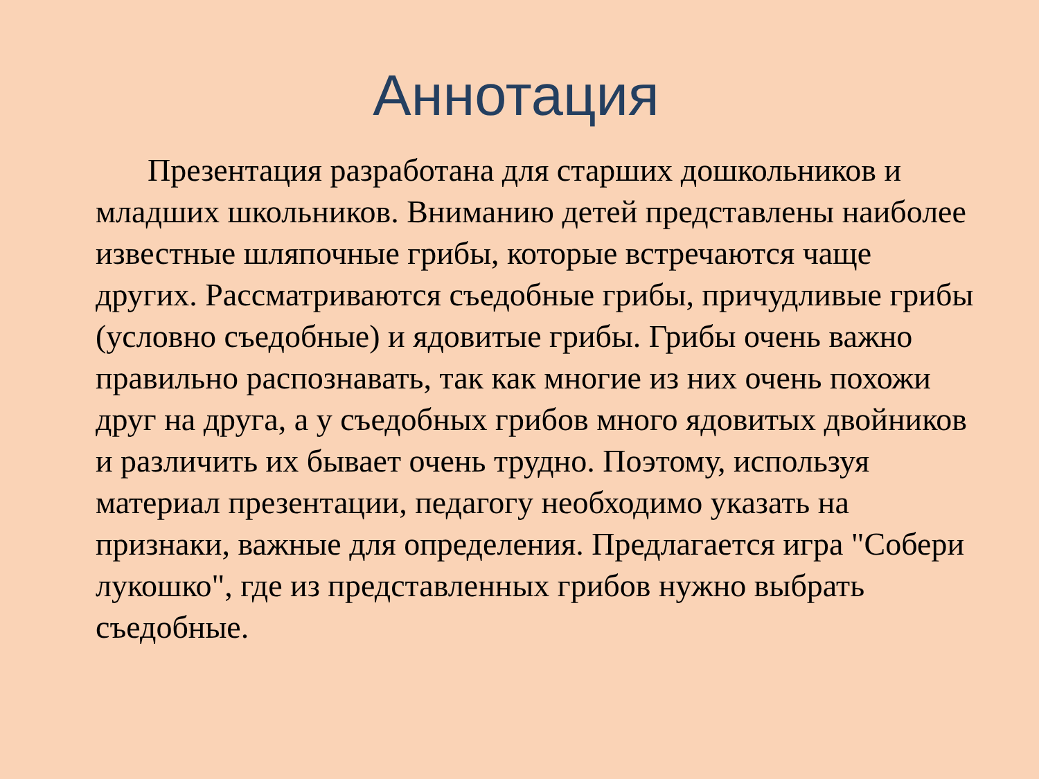Аннотация
Презентация разработана для старших дошкольников и младших школьников. Вниманию детей представлены наиболее известные шляпочные грибы, которые встречаются чаще других. Рассматриваются съедобные грибы, причудливые грибы (условно съедобные) и ядовитые грибы. Грибы очень важно правильно распознавать, так как многие из них очень похожи друг на друга, а у съедобных грибов много ядовитых двойников и различить их бывает очень трудно. Поэтому, используя материал презентации, педагогу необходимо указать на признаки, важные для определения. Предлагается игра "Собери лукошко", где из представленных грибов нужно выбрать съедобные.